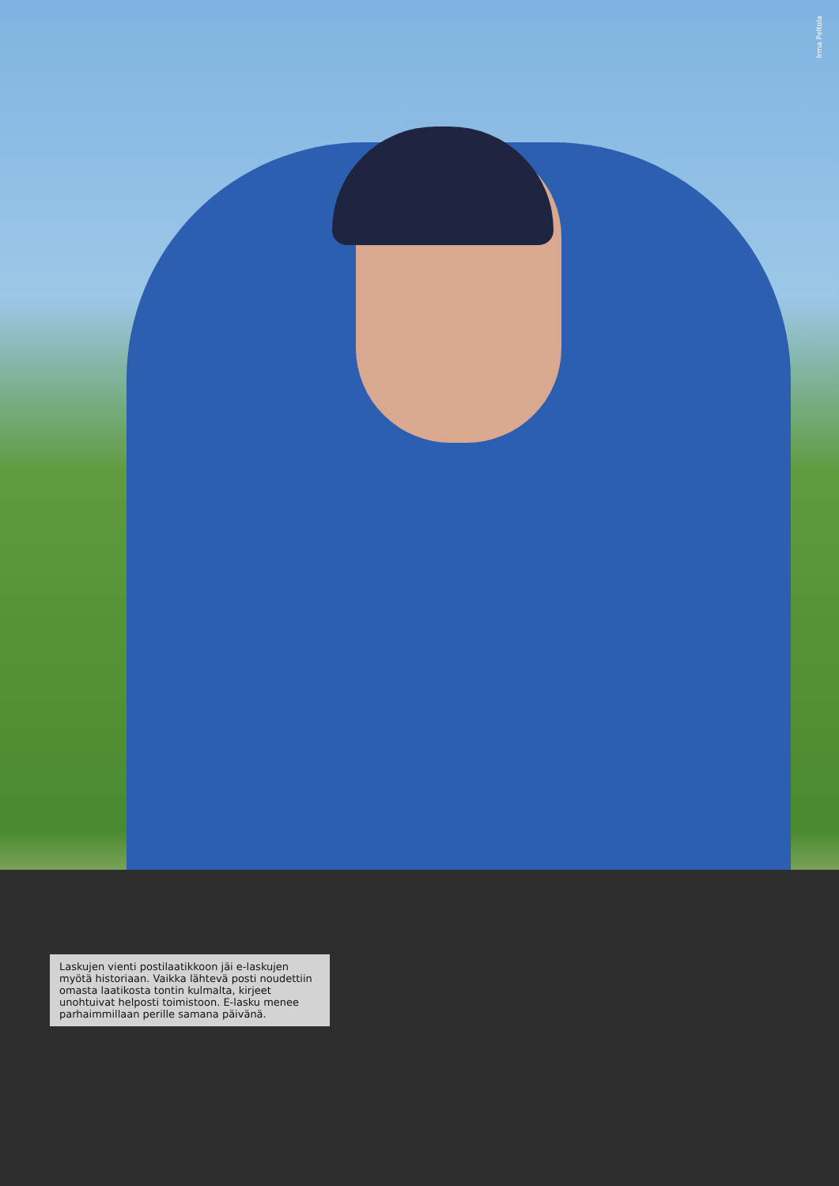Irma Peltola
Laskujen vienti postilaatikkoon jäi e-laskujen myötä historiaan. Vaikka lähtevä posti noudettiin omasta laatikosta tontin kulmalta, kirjeet unohtuivat helposti toimistoon. E-lasku menee parhaimmillaan perille samana päivänä.